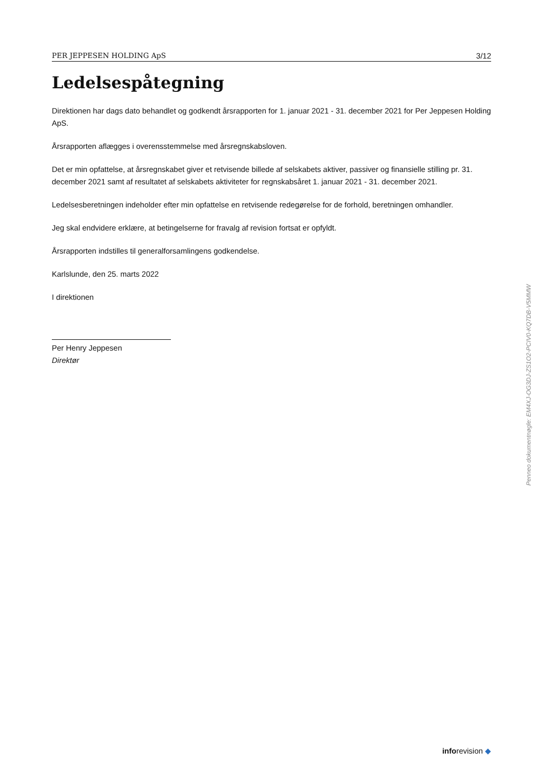PER JEPPESEN HOLDING ApS 3/12
Ledelsespåtegning
Direktionen har dags dato behandlet og godkendt årsrapporten for 1. januar 2021 - 31. december 2021 for Per Jeppesen Holding ApS.
Årsrapporten aflægges i overensstemmelse med årsregnskabsloven.
Det er min opfattelse, at årsregnskabet giver et retvisende billede af selskabets aktiver, passiver og finansielle stilling pr. 31. december 2021 samt af resultatet af selskabets aktiviteter for regnskabsåret 1. januar 2021 - 31. december 2021.
Ledelsesberetningen indeholder efter min opfattelse en retvisende redegørelse for de forhold, beretningen omhandler.
Jeg skal endvidere erklære, at betingelserne for fravalg af revision fortsat er opfyldt.
Årsrapporten indstilles til generalforsamlingens godkendelse.
Karlslunde, den 25. marts 2022
I direktionen
Per Henry Jeppesen
Direktør
Penneo dokumentnøgle: EM4XJ-OG3DJ-ZS1O2-PCIV0-KQ7DB-V5MMW
inforevision ◆